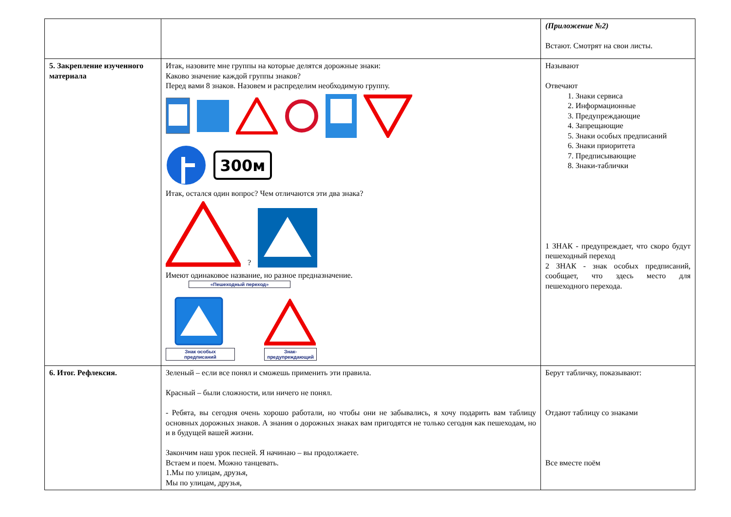| | | (Приложение №2) Встают. Смотрят на свои листы. |
| 5. Закрепление изученного материала | Итак, назовите мне группы на которые делятся дорожные знаки: Каково значение каждой группы знаков? Перед вами 8 знаков. Назовем и распределим необходимую группу. 300м Итак, остался один вопрос? Чем отличаются эти два знака? ? Имеют одинаковое название, но разное предназначение. «Пешеходный переход» Знак особых предписаний Знак- предупреждающий | Называют Отвечают 1. Знаки сервиса 2. Информационные 3. Предупреждающие 4. Запрещающие 5. Знаки особых предписаний 6. Знаки приоритета 7. Предписывающие 8. Знаки-таблички 1 ЗНАК - предупреждает, что скоро будут пешеходный переход 2 ЗНАК - знак особых предписаний, сообщает, что здесь место для пешеходного перехода. |
| 6. Итог. Рефлексия. | Зеленый – если все понял и сможешь применить эти правила. Красный – были сложности, или ничего не понял. - Ребята, вы сегодня очень хорошо работали, но чтобы они не забывались, я хочу подарить вам таблицу основных дорожных знаков. А знания о дорожных знаках вам пригодятся не только сегодня как пешеходам, но и в будущей вашей жизни. Закончим наш урок песней. Я начинаю – вы продолжаете. Встаем и поем. Можно танцевать. 1.Мы по улицам, друзья, Мы по улицам, друзья, | Берут табличку, показывают: Отдают таблицу со знаками Все вместе поём |